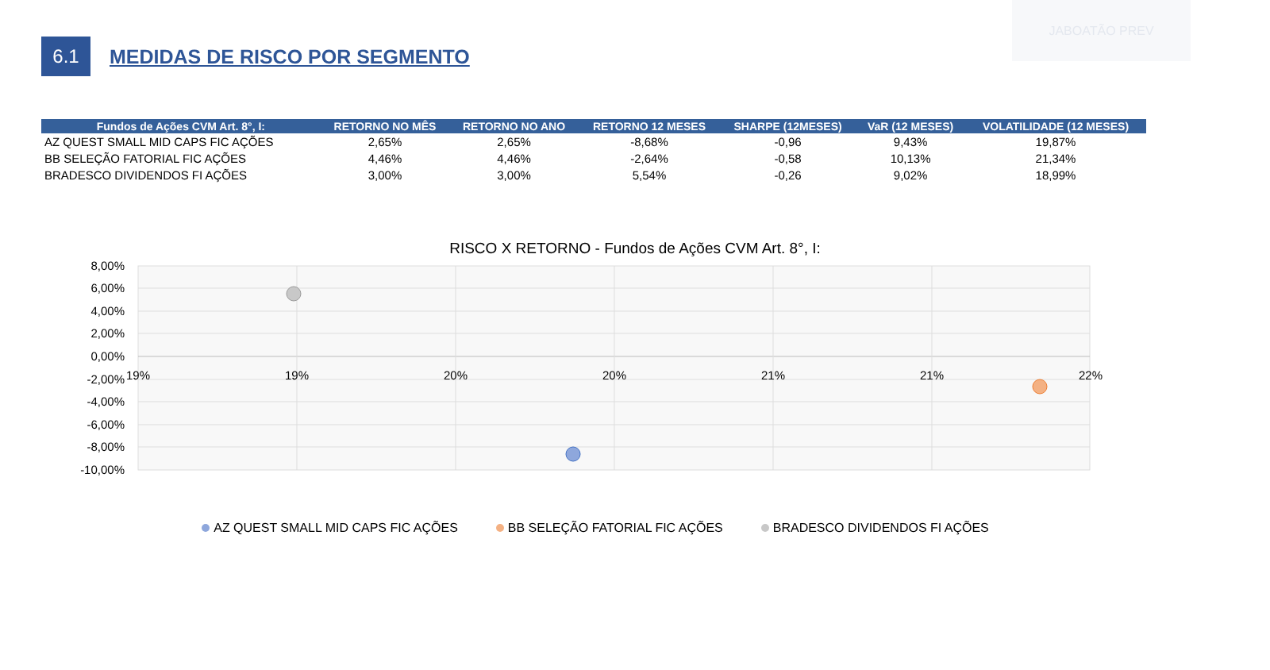JABOATÃO PREV
6.1
MEDIDAS DE RISCO POR SEGMENTO
| Fundos de Ações CVM Art. 8°, I: | RETORNO NO MÊS | RETORNO NO ANO | RETORNO 12 MESES | SHARPE (12MESES) | VaR (12 MESES) | VOLATILIDADE (12 MESES) |
| --- | --- | --- | --- | --- | --- | --- |
| AZ QUEST SMALL MID CAPS FIC AÇÕES | 2,65% | 2,65% | -8,68% | -0,96 | 9,43% | 19,87% |
| BB SELEÇÃO FATORIAL FIC AÇÕES | 4,46% | 4,46% | -2,64% | -0,58 | 10,13% | 21,34% |
| BRADESCO DIVIDENDOS FI AÇÕES | 3,00% | 3,00% | 5,54% | -0,26 | 9,02% | 18,99% |
RISCO X RETORNO - Fundos de Ações CVM Art. 8°, I:
8,00%
6,00%
4,00%
2,00%
0,00%
-2,00%
-4,00%
-6,00%
-8,00%
-10,00%
19%
19%
20%
20%
21%
21%
22%
AZ QUEST SMALL MID CAPS FIC AÇÕES BB SELEÇÃO FATORIAL FIC AÇÕES BRADESCO DIVIDENDOS FI AÇÕES